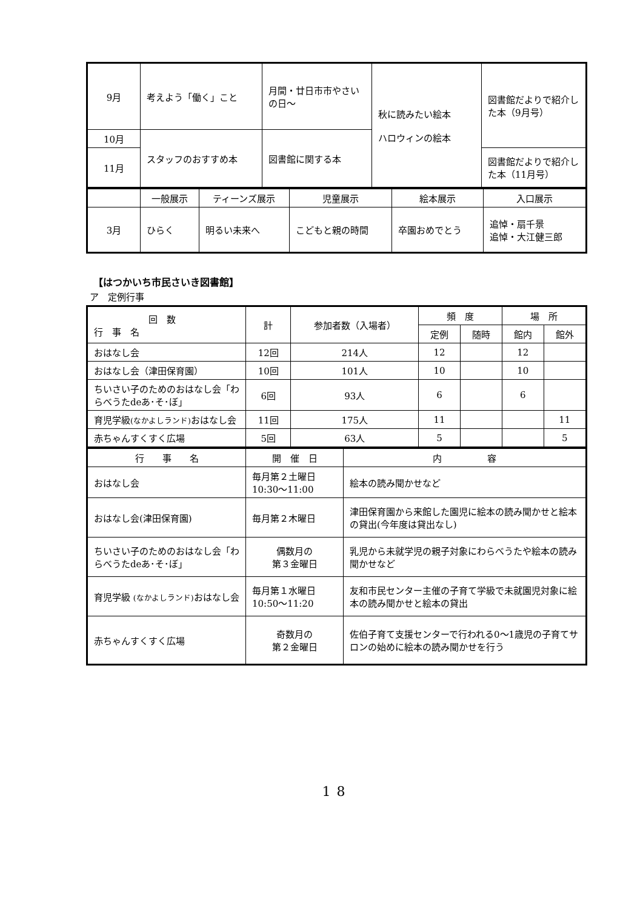| 9月 | 考えよう「働く」こと | 月間・廿日市市やさいの日～ | 秋に読みたい絵本 ハロウィンの絵本 | 図書館だよりで紹介した本（9月号） |
| 10月 | | 図書館に関する本 | | |
| | スタッフのおすすめ本 | | | |
| 11月 | | | | 図書館だよりで紹介した本（11月号） |
| | 一般展示 | ティーンズ展示 | 児童展示 | 絵本展示 | 入口展示 |
| 3月 | ひらく | 明るい未来へ | こどもと親の時間 | 卒園おめでとう | 追悼・扇千景 追悼・大江健三郎 |
【はつかいち市民さいき図書館】
ア　定例行事
| 回 数 行 事 名 | 計 | 参加者数（入場者） | 頻 度 | | 場 所 | |
| | | | 定例 | 随時 | 館内 | 館外 |
| おはなし会 | 12回 | 214人 | 12 | | 12 | |
| おはなし会（津田保育園） | 10回 | 101人 | 10 | | 10 | |
| ちいさい子のためのおはなし会「わらべうたdeあ･そ･ぼ」 | 6回 | 93人 | 6 | | 6 | |
| 育児学級 (なかよしランド) おはなし会 | 11回 | 175人 | 11 | | | 11 |
| 赤ちゃんすくすく広場 | 5回 | 63人 | 5 | | | 5 |
| 行 事 名 | 開 催 日 | 内 容 |
| おはなし会 | 毎月第２土曜日 10:30～11:00 | 絵本の読み聞かせなど |
| おはなし会(津田保育園) | 毎月第２木曜日 | 津田保育園から来館した園児に絵本の読み聞かせと絵本の貸出(今年度は貸出なし) |
| ちいさい子のためのおはなし会「わらべうたdeあ･そ･ぼ」 | 偶数月の 第３金曜日 | 乳児から未就学児の親子対象にわらべうたや絵本の読み聞かせなど |
| 育児学級 (なかよしランド) おはなし会 | 毎月第１水曜日 10:50～11:20 | 友和市民センター主催の子育て学級で未就園児対象に絵本の読み聞かせと絵本の貸出 |
| 赤ちゃんすくすく広場 | 奇数月の 第２金曜日 | 佐伯子育て支援センターで行われる0～1歳児の子育てサロンの始めに絵本の読み聞かせを行う |
18